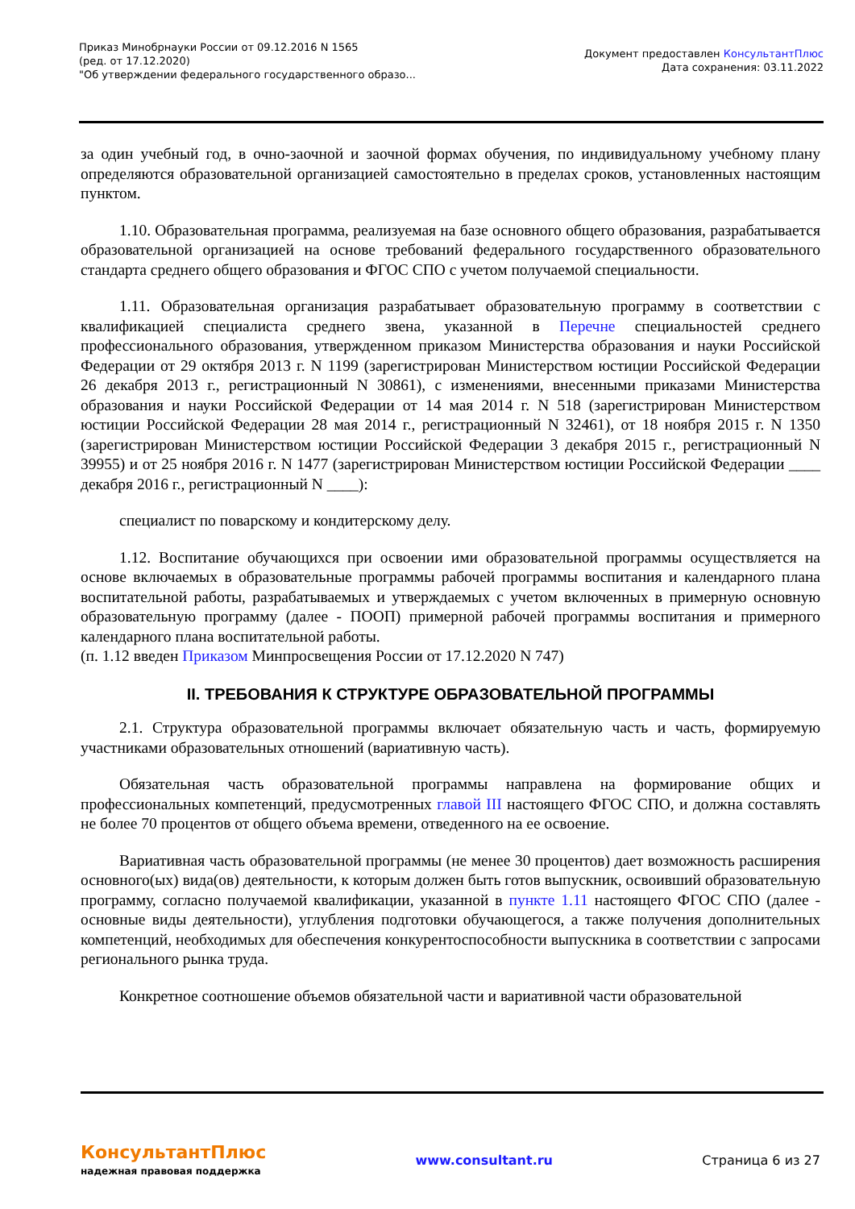Приказ Минобрнауки России от 09.12.2016 N 1565
(ред. от 17.12.2020)
"Об утверждении федерального государственного образо...
Документ предоставлен КонсультантПлюс
Дата сохранения: 03.11.2022
за один учебный год, в очно-заочной и заочной формах обучения, по индивидуальному учебному плану определяются образовательной организацией самостоятельно в пределах сроков, установленных настоящим пунктом.
1.10. Образовательная программа, реализуемая на базе основного общего образования, разрабатывается образовательной организацией на основе требований федерального государственного образовательного стандарта среднего общего образования и ФГОС СПО с учетом получаемой специальности.
1.11. Образовательная организация разрабатывает образовательную программу в соответствии с квалификацией специалиста среднего звена, указанной в Перечне специальностей среднего профессионального образования, утвержденном приказом Министерства образования и науки Российской Федерации от 29 октября 2013 г. N 1199 (зарегистрирован Министерством юстиции Российской Федерации 26 декабря 2013 г., регистрационный N 30861), с изменениями, внесенными приказами Министерства образования и науки Российской Федерации от 14 мая 2014 г. N 518 (зарегистрирован Министерством юстиции Российской Федерации 28 мая 2014 г., регистрационный N 32461), от 18 ноября 2015 г. N 1350 (зарегистрирован Министерством юстиции Российской Федерации 3 декабря 2015 г., регистрационный N 39955) и от 25 ноября 2016 г. N 1477 (зарегистрирован Министерством юстиции Российской Федерации ____ декабря 2016 г., регистрационный N ____):
специалист по поварскому и кондитерскому делу.
1.12. Воспитание обучающихся при освоении ими образовательной программы осуществляется на основе включаемых в образовательные программы рабочей программы воспитания и календарного плана воспитательной работы, разрабатываемых и утверждаемых с учетом включенных в примерную основную образовательную программу (далее - ПООП) примерной рабочей программы воспитания и примерного календарного плана воспитательной работы.
(п. 1.12 введен Приказом Минпросвещения России от 17.12.2020 N 747)
II. ТРЕБОВАНИЯ К СТРУКТУРЕ ОБРАЗОВАТЕЛЬНОЙ ПРОГРАММЫ
2.1. Структура образовательной программы включает обязательную часть и часть, формируемую участниками образовательных отношений (вариативную часть).
Обязательная часть образовательной программы направлена на формирование общих и профессиональных компетенций, предусмотренных главой III настоящего ФГОС СПО, и должна составлять не более 70 процентов от общего объема времени, отведенного на ее освоение.
Вариативная часть образовательной программы (не менее 30 процентов) дает возможность расширения основного(ых) вида(ов) деятельности, к которым должен быть готов выпускник, освоивший образовательную программу, согласно получаемой квалификации, указанной в пункте 1.11 настоящего ФГОС СПО (далее - основные виды деятельности), углубления подготовки обучающегося, а также получения дополнительных компетенций, необходимых для обеспечения конкурентоспособности выпускника в соответствии с запросами регионального рынка труда.
Конкретное соотношение объемов обязательной части и вариативной части образовательной
КонсультантПлюс
надежная правовая поддержка
www.consultant.ru Страница 6 из 27